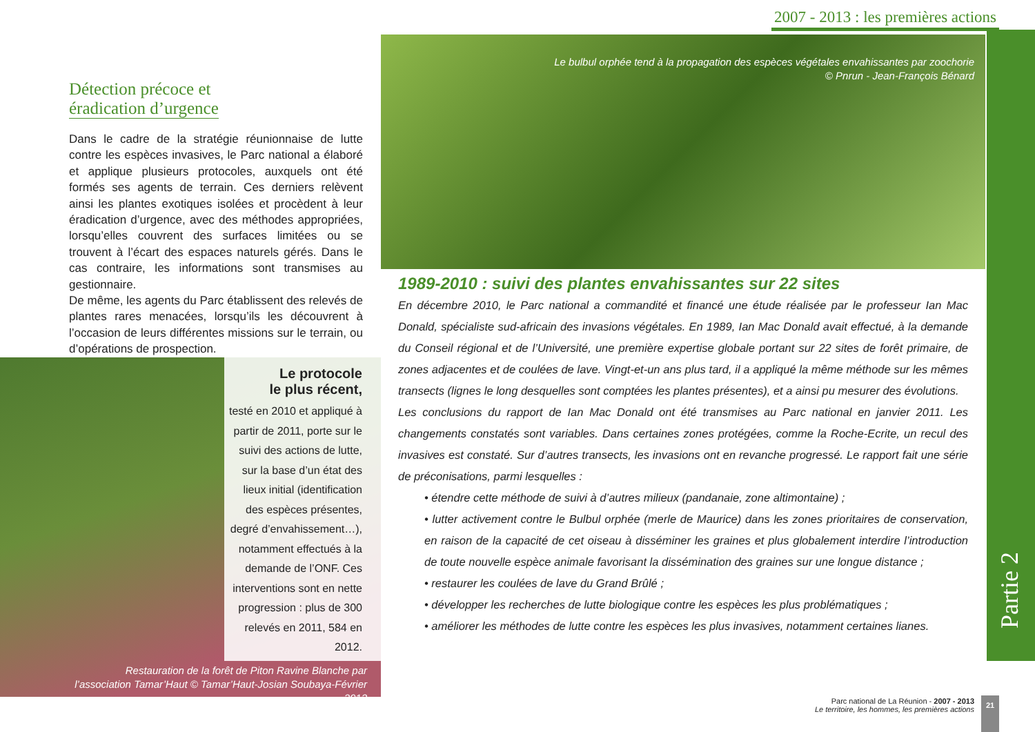2007 - 2013 : les premières actions
Partie 2
Détection précoce et
éradication d’urgence
Dans le cadre de la stratégie réunionnaise de lutte contre les espèces invasives, le Parc national a élaboré et applique plusieurs protocoles, auxquels ont été formés ses agents de terrain. Ces derniers relèvent ainsi les plantes exotiques isolées et procèdent à leur éradication d’urgence, avec des méthodes appropriées, lorsqu’elles couvrent des surfaces limitées ou se trouvent à l’écart des espaces naturels gérés. Dans le cas contraire, les informations sont transmises au gestionnaire.
De même, les agents du Parc établissent des relevés de plantes rares menacées, lorsqu’ils les découvrent à l’occasion de leurs différentes missions sur le terrain, ou d’opérations de prospection.
Le bulbul orphée tend à la propagation des espèces végétales envahissantes par zoochorie
© Pnrun - Jean-François Bénard
Le protocole
le plus récent,
testé en 2010 et appliqué à partir de 2011, porte sur le suivi des actions de lutte, sur la base d’un état des lieux initial (identification des espèces présentes, degré d’envahissement…), notamment effectués à la demande de l’ONF. Ces interventions sont en nette progression : plus de 300 relevés en 2011, 584 en 2012.
Restauration de la forêt de Piton Ravine Blanche par l’association Tamar’Haut © Tamar’Haut-Josian Soubaya-Février 2013
1989-2010 : suivi des plantes envahissantes sur 22 sites
En décembre 2010, le Parc national a commandité et financé une étude réalisée par le professeur Ian Mac Donald, spécialiste sud-africain des invasions végétales. En 1989, Ian Mac Donald avait effectué, à la demande du Conseil régional et de l’Université, une première expertise globale portant sur 22 sites de forêt primaire, de zones adjacentes et de coulées de lave. Vingt-et-un ans plus tard, il a appliqué la même méthode sur les mêmes transects (lignes le long desquelles sont comptées les plantes présentes), et a ainsi pu mesurer des évolutions.
Les conclusions du rapport de Ian Mac Donald ont été transmises au Parc national en janvier 2011. Les changements constatés sont variables. Dans certaines zones protégées, comme la Roche-Ecrite, un recul des invasives est constaté. Sur d’autres transects, les invasions ont en revanche progressé. Le rapport fait une série de préconisations, parmi lesquelles :
• étendre cette méthode de suivi à d’autres milieux (pandanaie, zone altimontaine) ;
• lutter activement contre le Bulbul orphée (merle de Maurice) dans les zones prioritaires de conservation, en raison de la capacité de cet oiseau à disséminer les graines et plus globalement interdire l’introduction de toute nouvelle espèce animale favorisant la dissémination des graines sur une longue distance ;
• restaurer les coulées de lave du Grand Brûlé ;
• développer les recherches de lutte biologique contre les espèces les plus problématiques ;
• améliorer les méthodes de lutte contre les espèces les plus invasives, notamment certaines lianes.
Parc national de La Réunion - 2007 - 2013
Le territoire, les hommes, les premières actions
21